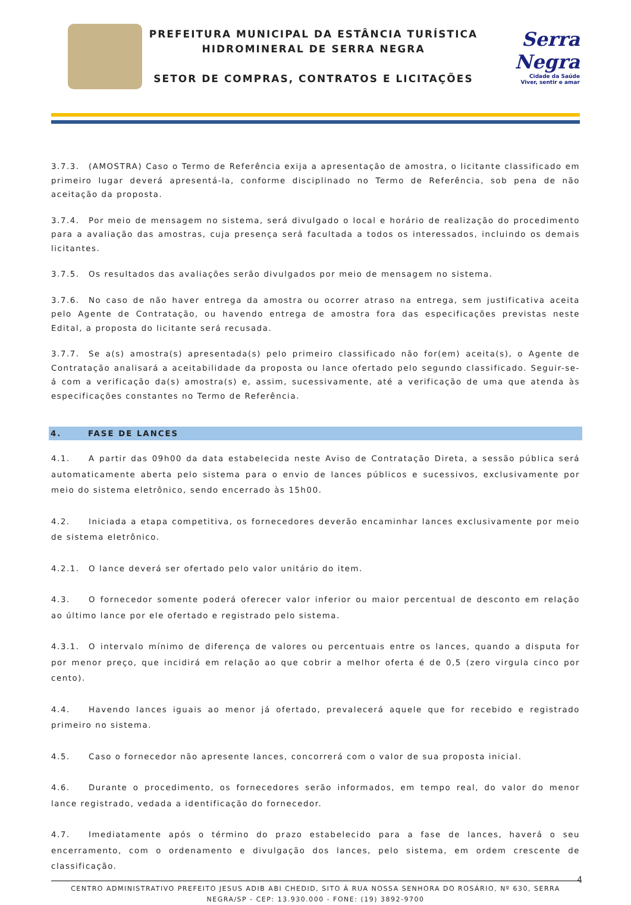PREFEITURA MUNICIPAL DA ESTÂNCIA TURÍSTICA
HIDROMINERAL DE SERRA NEGRA
SETOR DE COMPRAS, CONTRATOS E LICITAÇÕES
Serra Negra
Cidade da Saúde
Viver, sentir e amar
3.7.3. (AMOSTRA) Caso o Termo de Referência exija a apresentação de amostra, o licitante classificado em primeiro lugar deverá apresentá-la, conforme disciplinado no Termo de Referência, sob pena de não aceitação da proposta.
3.7.4. Por meio de mensagem no sistema, será divulgado o local e horário de realização do procedimento para a avaliação das amostras, cuja presença será facultada a todos os interessados, incluindo os demais licitantes.
3.7.5. Os resultados das avaliações serão divulgados por meio de mensagem no sistema.
3.7.6. No caso de não haver entrega da amostra ou ocorrer atraso na entrega, sem justificativa aceita pelo Agente de Contratação, ou havendo entrega de amostra fora das especificações previstas neste Edital, a proposta do licitante será recusada.
3.7.7. Se a(s) amostra(s) apresentada(s) pelo primeiro classificado não for(em) aceita(s), o Agente de Contratação analisará a aceitabilidade da proposta ou lance ofertado pelo segundo classificado. Seguir-se-á com a verificação da(s) amostra(s) e, assim, sucessivamente, até a verificação de uma que atenda às especificações constantes no Termo de Referência.
4. FASE DE LANCES
4.1. A partir das 09h00 da data estabelecida neste Aviso de Contratação Direta, a sessão pública será automaticamente aberta pelo sistema para o envio de lances públicos e sucessivos, exclusivamente por meio do sistema eletrônico, sendo encerrado às 15h00.
4.2. Iniciada a etapa competitiva, os fornecedores deverão encaminhar lances exclusivamente por meio de sistema eletrônico.
4.2.1. O lance deverá ser ofertado pelo valor unitário do item.
4.3. O fornecedor somente poderá oferecer valor inferior ou maior percentual de desconto em relação ao último lance por ele ofertado e registrado pelo sistema.
4.3.1. O intervalo mínimo de diferença de valores ou percentuais entre os lances, quando a disputa for por menor preço, que incidirá em relação ao que cobrir a melhor oferta é de 0,5 (zero virgula cinco por cento).
4.4. Havendo lances iguais ao menor já ofertado, prevalecerá aquele que for recebido e registrado primeiro no sistema.
4.5. Caso o fornecedor não apresente lances, concorrerá com o valor de sua proposta inicial.
4.6. Durante o procedimento, os fornecedores serão informados, em tempo real, do valor do menor lance registrado, vedada a identificação do fornecedor.
4.7. Imediatamente após o término do prazo estabelecido para a fase de lances, haverá o seu encerramento, com o ordenamento e divulgação dos lances, pelo sistema, em ordem crescente de classificação.
4
CENTRO ADMINISTRATIVO PREFEITO JESUS ADIB ABI CHEDID, SITO À RUA NOSSA SENHORA DO ROSÁRIO, Nº 630, SERRA NEGRA/SP - CEP: 13.930.000 - FONE: (19) 3892-9700